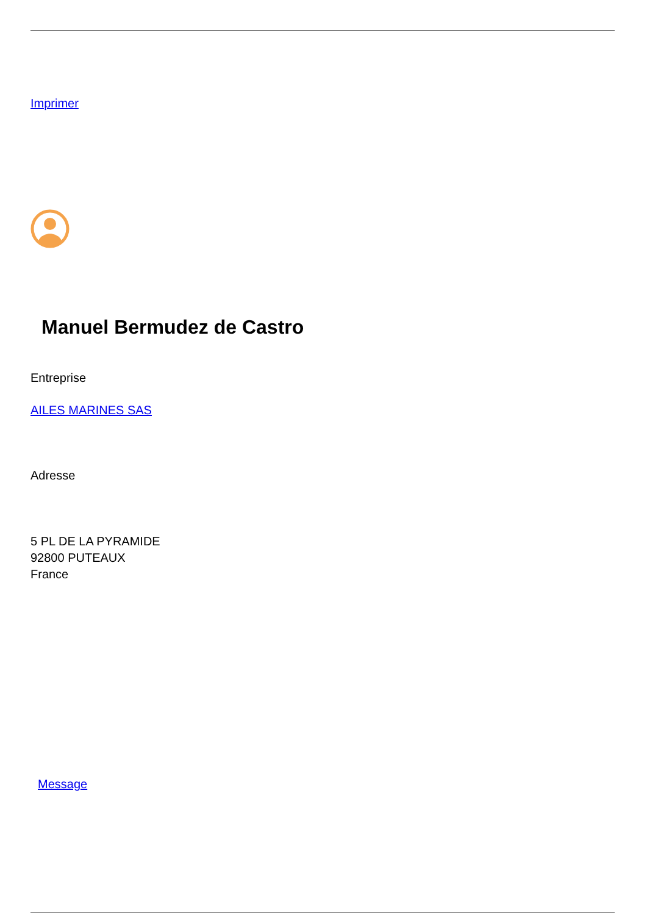Imprimer
Manuel Bermudez de Castro
Entreprise
AILES MARINES SAS
Adresse
5 PL DE LA PYRAMIDE
92800 PUTEAUX
France
Message